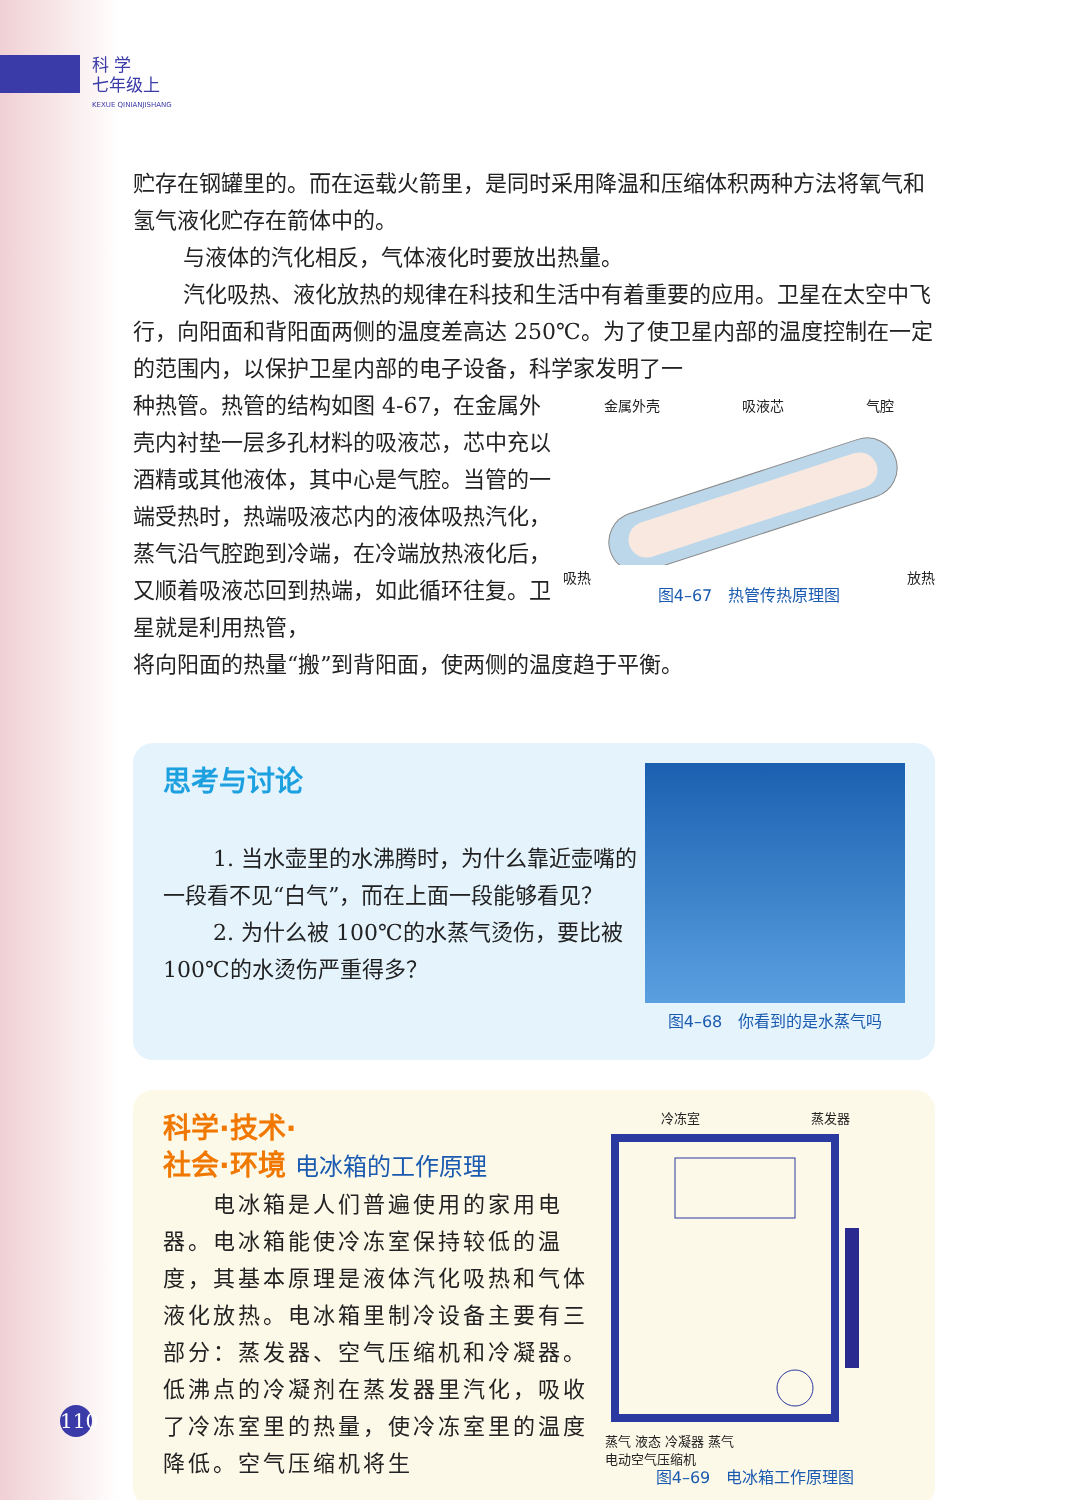科 学
七年级上
KEXUE QINIANJISHANG
贮存在钢罐里的。而在运载火箭里，是同时采用降温和压缩体积两种方法将氧气和氢气液化贮存在箭体中的。
与液体的汽化相反，气体液化时要放出热量。
汽化吸热、液化放热的规律在科技和生活中有着重要的应用。卫星在太空中飞行，向阳面和背阳面两侧的温度差高达 250℃。为了使卫星内部的温度控制在一定的范围内，以保护卫星内部的电子设备，科学家发明了一
种热管。热管的结构如图 4-67，在金属外壳内衬垫一层多孔材料的吸液芯，芯中充以酒精或其他液体，其中心是气腔。当管的一端受热时，热端吸液芯内的液体吸热汽化，蒸气沿气腔跑到冷端，在冷端放热液化后，又顺着吸液芯回到热端，如此循环往复。卫星就是利用热管，
金属外壳 吸液芯 气腔
吸热 放热
图4–67　热管传热原理图
将向阳面的热量“搬”到背阳面，使两侧的温度趋于平衡。
思考与讨论
1. 当水壶里的水沸腾时，为什么靠近壶嘴的一段看不见“白气”，而在上面一段能够看见？
2. 为什么被 100℃的水蒸气烫伤，要比被 100℃的水烫伤严重得多？
图4–68　你看到的是水蒸气吗
科学·技术·
社会·环境 电冰箱的工作原理
电冰箱是人们普遍使用的家用电器。电冰箱能使冷冻室保持较低的温度，其基本原理是液体汽化吸热和气体液化放热。电冰箱里制冷设备主要有三部分：蒸发器、空气压缩机和冷凝器。低沸点的冷凝剂在蒸发器里汽化，吸收了冷冻室里的热量，使冷冻室里的温度降低。空气压缩机将生
冷冻室 蒸发器
蒸气 液态 冷凝器 蒸气
电动空气压缩机
图4–69　电冰箱工作原理图
110